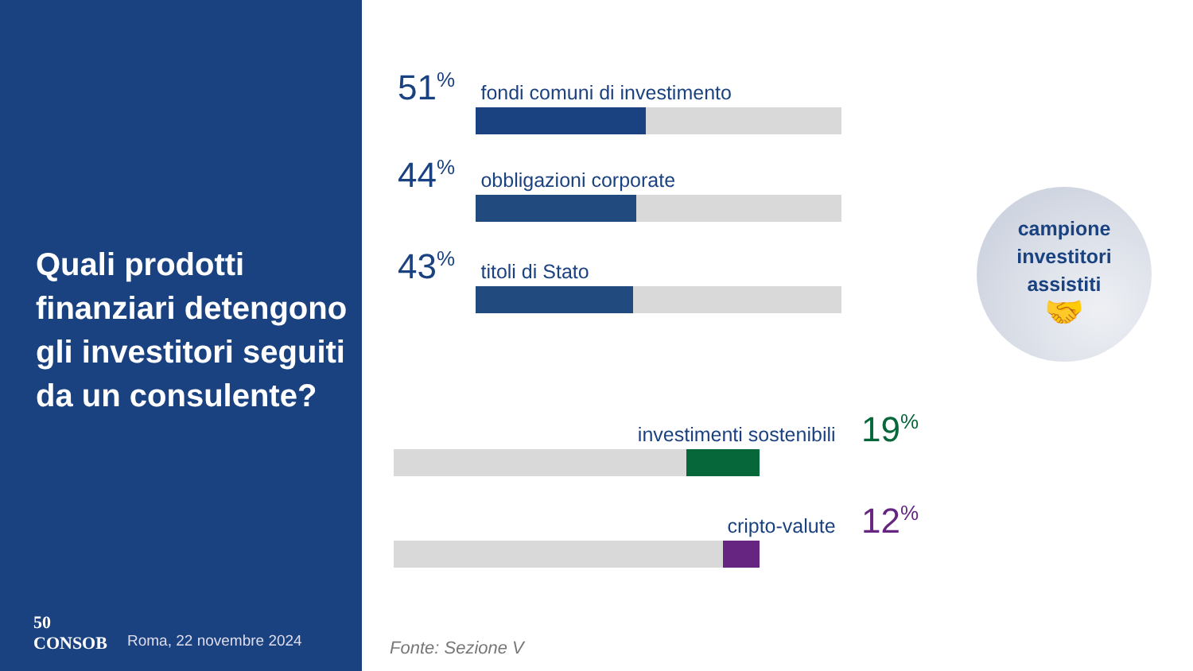Quali prodotti finanziari detengono gli investitori seguiti da un consulente?
50
CONSOB
Roma, 22 novembre 2024
51<sup>%</sup> fondi comuni di investimento
44<sup>%</sup> obbligazioni corporate
43<sup>%</sup> titoli di Stato
investimenti sostenibili 19<sup>%</sup>
cripto-valute 12<sup>%</sup>
campione
investitori
assistiti
🤝
Fonte: Sezione V